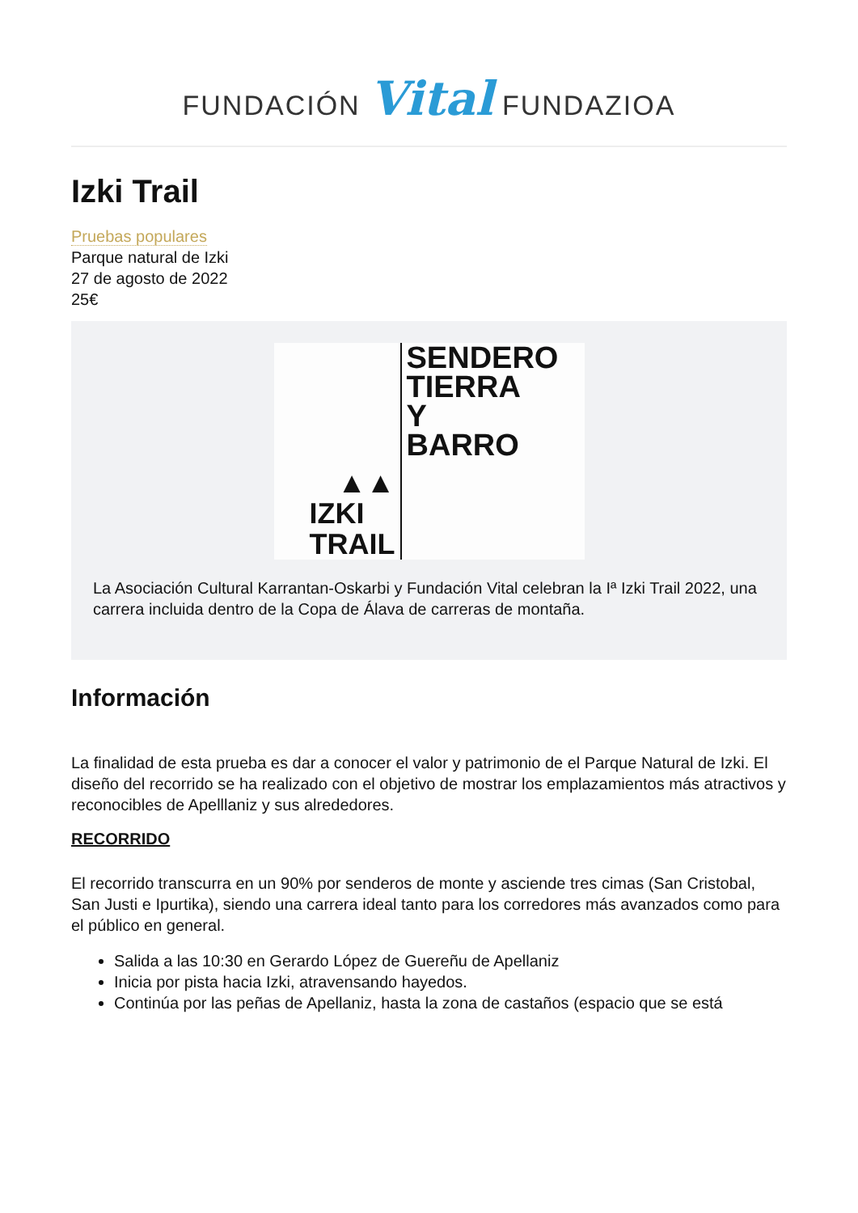FUNDACIÓN Vital FUNDAZIOA
Izki Trail
Pruebas populares
Parque natural de Izki
27 de agosto de 2022
25€
▲▲
IZKI
TRAIL
SENDERO
TIERRA
Y
BARRO
La Asociación Cultural Karrantan-Oskarbi y Fundación Vital celebran la Iª Izki Trail 2022, una carrera incluida dentro de la Copa de Álava de carreras de montaña.
Información
La finalidad de esta prueba es dar a conocer el valor y patrimonio de el Parque Natural de Izki. El diseño del recorrido se ha realizado con el objetivo de mostrar los emplazamientos más atractivos y reconocibles de Apelllaniz y sus alrededores.
RECORRIDO
El recorrido transcurra en un 90% por senderos de monte y asciende tres cimas (San Cristobal, San Justi e Ipurtika), siendo una carrera ideal tanto para los corredores más avanzados como para el público en general.
Salida a las 10:30 en Gerardo López de Guereñu de Apellaniz
Inicia por pista hacia Izki, atravensando hayedos.
Continúa por las peñas de Apellaniz, hasta la zona de castaños (espacio que se está